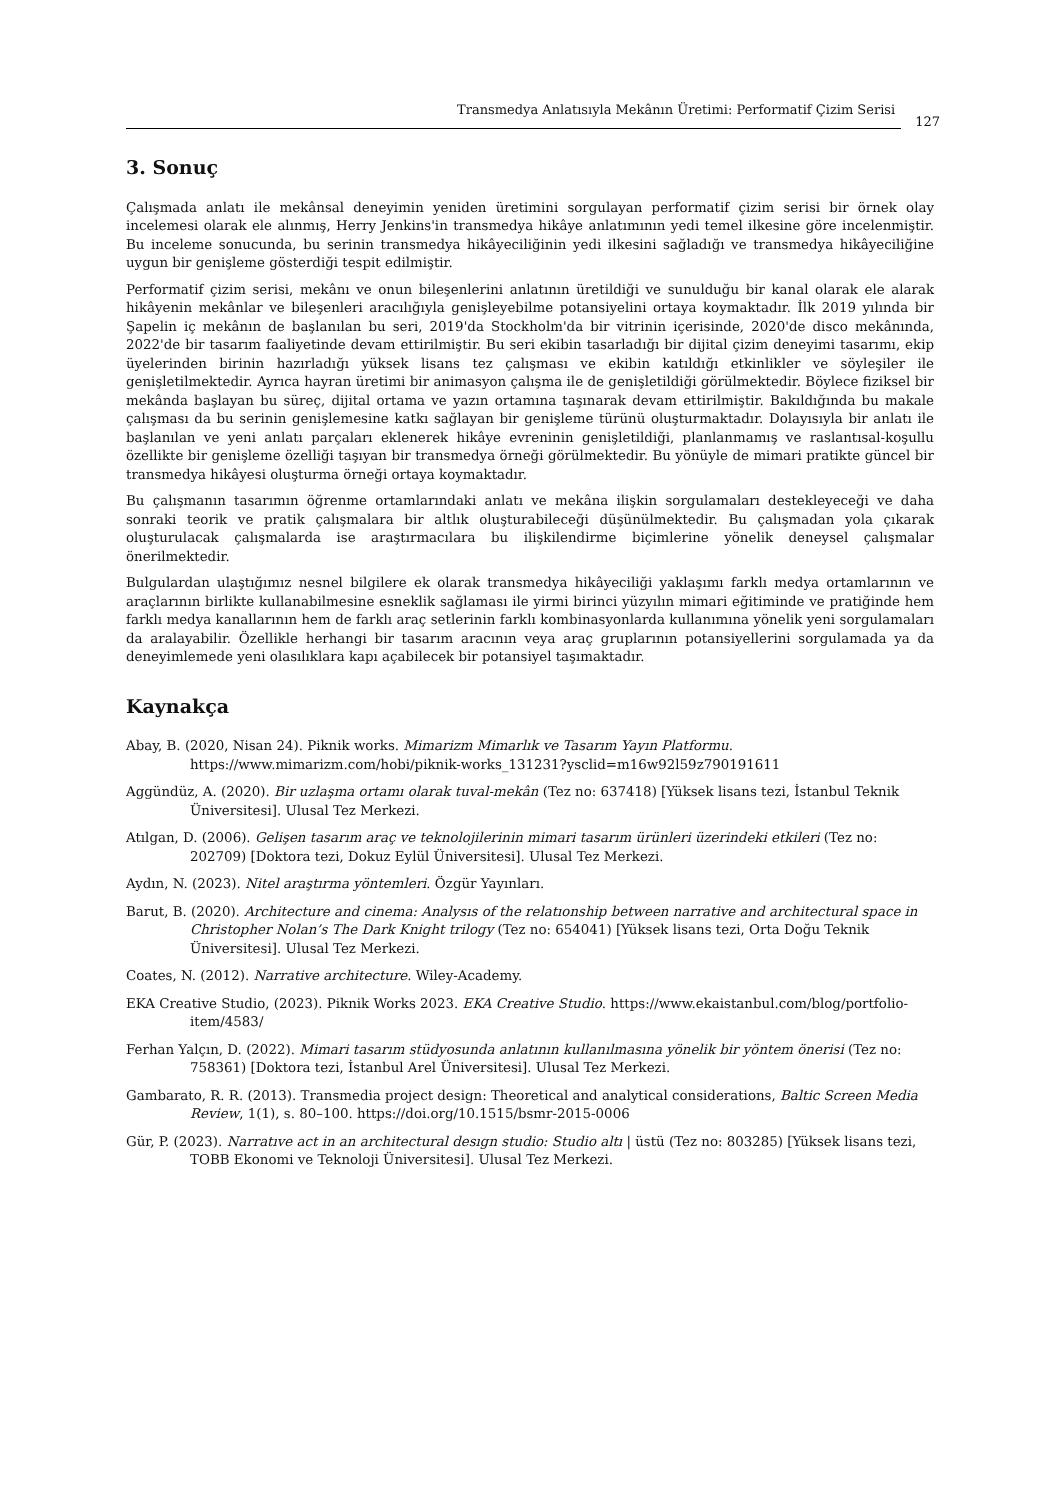Transmedya Anlatısıyla Mekânın Üretimi: Performatif Çizim Serisi
127
3. Sonuç
Çalışmada anlatı ile mekânsal deneyimin yeniden üretimini sorgulayan performatif çizim serisi bir örnek olay incelemesi olarak ele alınmış, Herry Jenkins'in transmedya hikâye anlatımının yedi temel ilkesine göre incelenmiştir. Bu inceleme sonucunda, bu serinin transmedya hikâyeciliğinin yedi ilkesini sağladığı ve transmedya hikâyeciliğine uygun bir genişleme gösterdiği tespit edilmiştir.
Performatif çizim serisi, mekânı ve onun bileşenlerini anlatının üretildiği ve sunulduğu bir kanal olarak ele alarak hikâyenin mekânlar ve bileşenleri aracılığıyla genişleyebilme potansiyelini ortaya koymaktadır. İlk 2019 yılında bir Şapelin iç mekânın de başlanılan bu seri, 2019'da Stockholm'da bir vitrinin içerisinde, 2020'de disco mekânında, 2022'de bir tasarım faaliyetinde devam ettirilmiştir. Bu seri ekibin tasarladığı bir dijital çizim deneyimi tasarımı, ekip üyelerinden birinin hazırladığı yüksek lisans tez çalışması ve ekibin katıldığı etkinlikler ve söyleşiler ile genişletilmektedir. Ayrıca hayran üretimi bir animasyon çalışma ile de genişletildiği görülmektedir. Böylece fiziksel bir mekânda başlayan bu süreç, dijital ortama ve yazın ortamına taşınarak devam ettirilmiştir. Bakıldığında bu makale çalışması da bu serinin genişlemesine katkı sağlayan bir genişleme türünü oluşturmaktadır. Dolayısıyla bir anlatı ile başlanılan ve yeni anlatı parçaları eklenerek hikâye evreninin genişletildiği, planlanmamış ve raslantısal-koşullu özellikte bir genişleme özelliği taşıyan bir transmedya örneği görülmektedir. Bu yönüyle de mimari pratikte güncel bir transmedya hikâyesi oluşturma örneği ortaya koymaktadır.
Bu çalışmanın tasarımın öğrenme ortamlarındaki anlatı ve mekâna ilişkin sorgulamaları destekleyeceği ve daha sonraki teorik ve pratik çalışmalara bir altlık oluşturabileceği düşünülmektedir. Bu çalışmadan yola çıkarak oluşturulacak çalışmalarda ise araştırmacılara bu ilişkilendirme biçimlerine yönelik deneysel çalışmalar önerilmektedir.
Bulgulardan ulaştığımız nesnel bilgilere ek olarak transmedya hikâyeciliği yaklaşımı farklı medya ortamlarının ve araçlarının birlikte kullanabilmesine esneklik sağlaması ile yirmi birinci yüzyılın mimari eğitiminde ve pratiğinde hem farklı medya kanallarının hem de farklı araç setlerinin farklı kombinasyonlarda kullanımına yönelik yeni sorgulamaları da aralayabilir. Özellikle herhangi bir tasarım aracının veya araç gruplarının potansiyellerini sorgulamada ya da deneyimlemede yeni olasılıklara kapı açabilecek bir potansiyel taşımaktadır.
Kaynakça
Abay, B. (2020, Nisan 24). Piknik works. Mimarizm Mimarlık ve Tasarım Yayın Platformu. https://www.mimarizm.com/hobi/piknik-works_131231?ysclid=m16w92l59z790191611
Aggündüz, A. (2020). Bir uzlaşma ortamı olarak tuval-mekân (Tez no: 637418) [Yüksek lisans tezi, İstanbul Teknik Üniversitesi]. Ulusal Tez Merkezi.
Atılgan, D. (2006). Gelişen tasarım araç ve teknolojilerinin mimari tasarım ürünleri üzerindeki etkileri (Tez no: 202709) [Doktora tezi, Dokuz Eylül Üniversitesi]. Ulusal Tez Merkezi.
Aydın, N. (2023). Nitel araştırma yöntemleri. Özgür Yayınları.
Barut, B. (2020). Architecture and cinema: Analysıs of the relatıonship between narrative and architectural space in Christopher Nolan’s The Dark Knight trilogy (Tez no: 654041) [Yüksek lisans tezi, Orta Doğu Teknik Üniversitesi]. Ulusal Tez Merkezi.
Coates, N. (2012). Narrative architecture. Wiley-Academy.
EKA Creative Studio, (2023). Piknik Works 2023. EKA Creative Studio. https://www.ekaistanbul.com/blog/portfolio-item/4583/
Ferhan Yalçın, D. (2022). Mimari tasarım stüdyosunda anlatının kullanılmasına yönelik bir yöntem önerisi (Tez no: 758361) [Doktora tezi, İstanbul Arel Üniversitesi]. Ulusal Tez Merkezi.
Gambarato, R. R. (2013). Transmedia project design: Theoretical and analytical considerations, Baltic Screen Media Review, 1(1), s. 80–100. https://doi.org/10.1515/bsmr-2015-0006
Gür, P. (2023). Narratıve act in an architectural desıgn studio: Studio altı | üstü (Tez no: 803285) [Yüksek lisans tezi, TOBB Ekonomi ve Teknoloji Üniversitesi]. Ulusal Tez Merkezi.